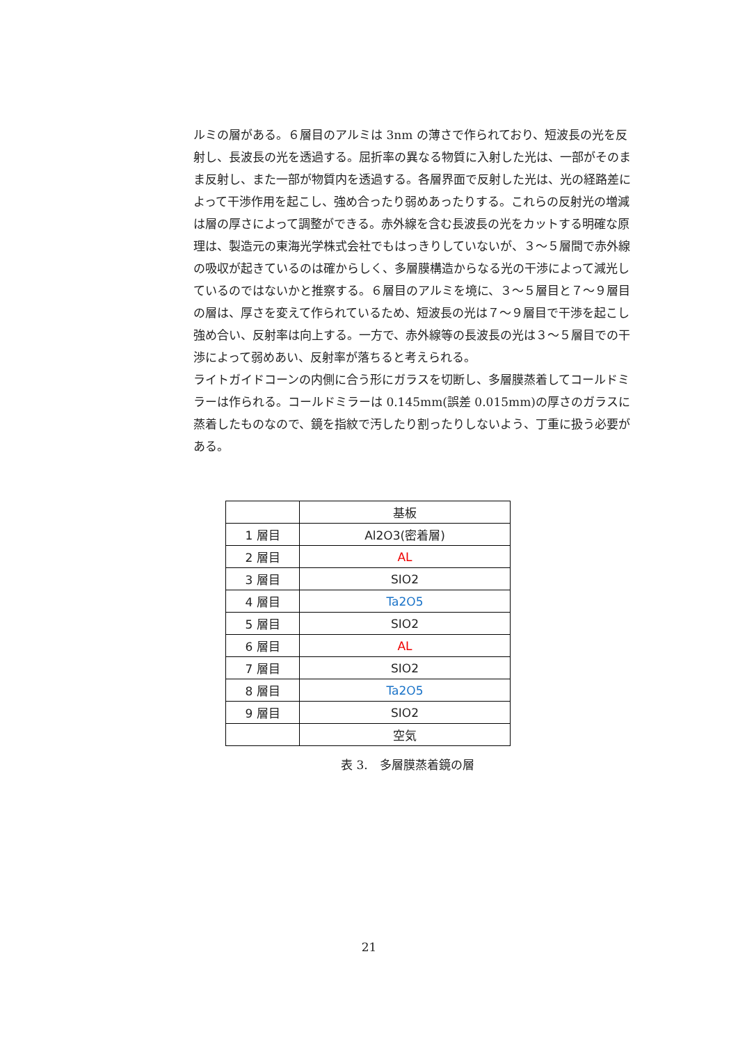ルミの層がある。６層目のアルミは 3nm の薄さで作られており、短波長の光を反射し、長波長の光を透過する。屈折率の異なる物質に入射した光は、一部がそのまま反射し、また一部が物質内を透過する。各層界面で反射した光は、光の経路差によって干渉作用を起こし、強め合ったり弱めあったりする。これらの反射光の増減は層の厚さによって調整ができる。赤外線を含む長波長の光をカットする明確な原理は、製造元の東海光学株式会社でもはっきりしていないが、３～５層間で赤外線の吸収が起きているのは確からしく、多層膜構造からなる光の干渉によって減光しているのではないかと推察する。６層目のアルミを境に、３～５層目と７～９層目の層は、厚さを変えて作られているため、短波長の光は７～９層目で干渉を起こし強め合い、反射率は向上する。一方で、赤外線等の長波長の光は３～５層目での干渉によって弱めあい、反射率が落ちると考えられる。
ライトガイドコーンの内側に合う形にガラスを切断し、多層膜蒸着してコールドミラーは作られる。コールドミラーは 0.145mm(誤差 0.015mm)の厚さのガラスに蒸着したものなので、鏡を指紋で汚したり割ったりしないよう、丁重に扱う必要がある。
| | 基板 |
| 1 層目 | Al2O3(密着層) |
| 2 層目 | AL |
| 3 層目 | SIO2 |
| 4 層目 | Ta2O5 |
| 5 層目 | SIO2 |
| 6 層目 | AL |
| 7 層目 | SIO2 |
| 8 層目 | Ta2O5 |
| 9 層目 | SIO2 |
| | 空気 |
表 3.　多層膜蒸着鏡の層
21